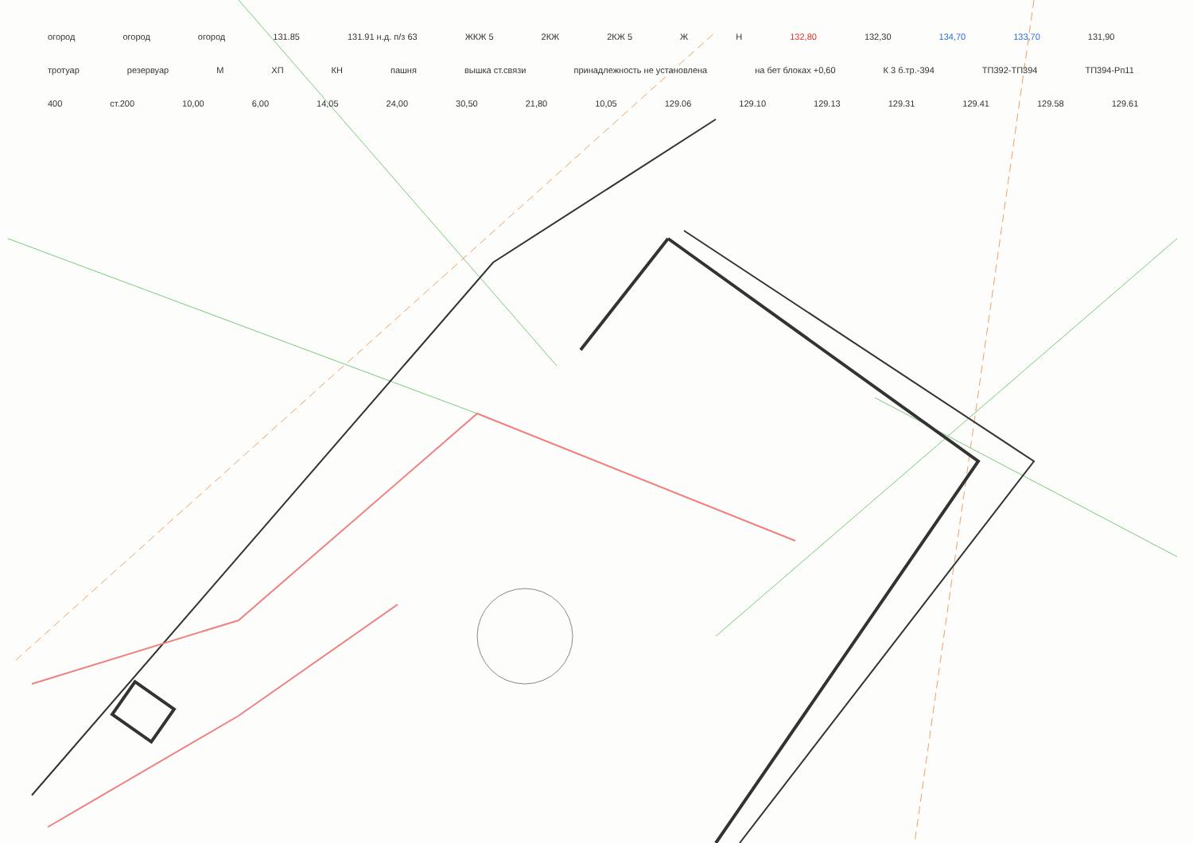огород огород огород 131.85 131.91 н.д. п/з 63 ЖКЖ 5 2КЖ 2КЖ 5 Ж Н 132,80 132,30 134,70 133,70 131,90 тротуар резервуар М ХП КН пашня вышка ст.связи принадлежность не установлена на бет блоках +0,60 К 3 б.тр.-394 ТП392-ТП394 ТП394-Рп11 400 ст.200 10,00 6,00 14,05 24,00 30,50 21,80 10,05 129.06 129.10 129.13 129.31 129.41 129.58 129.61